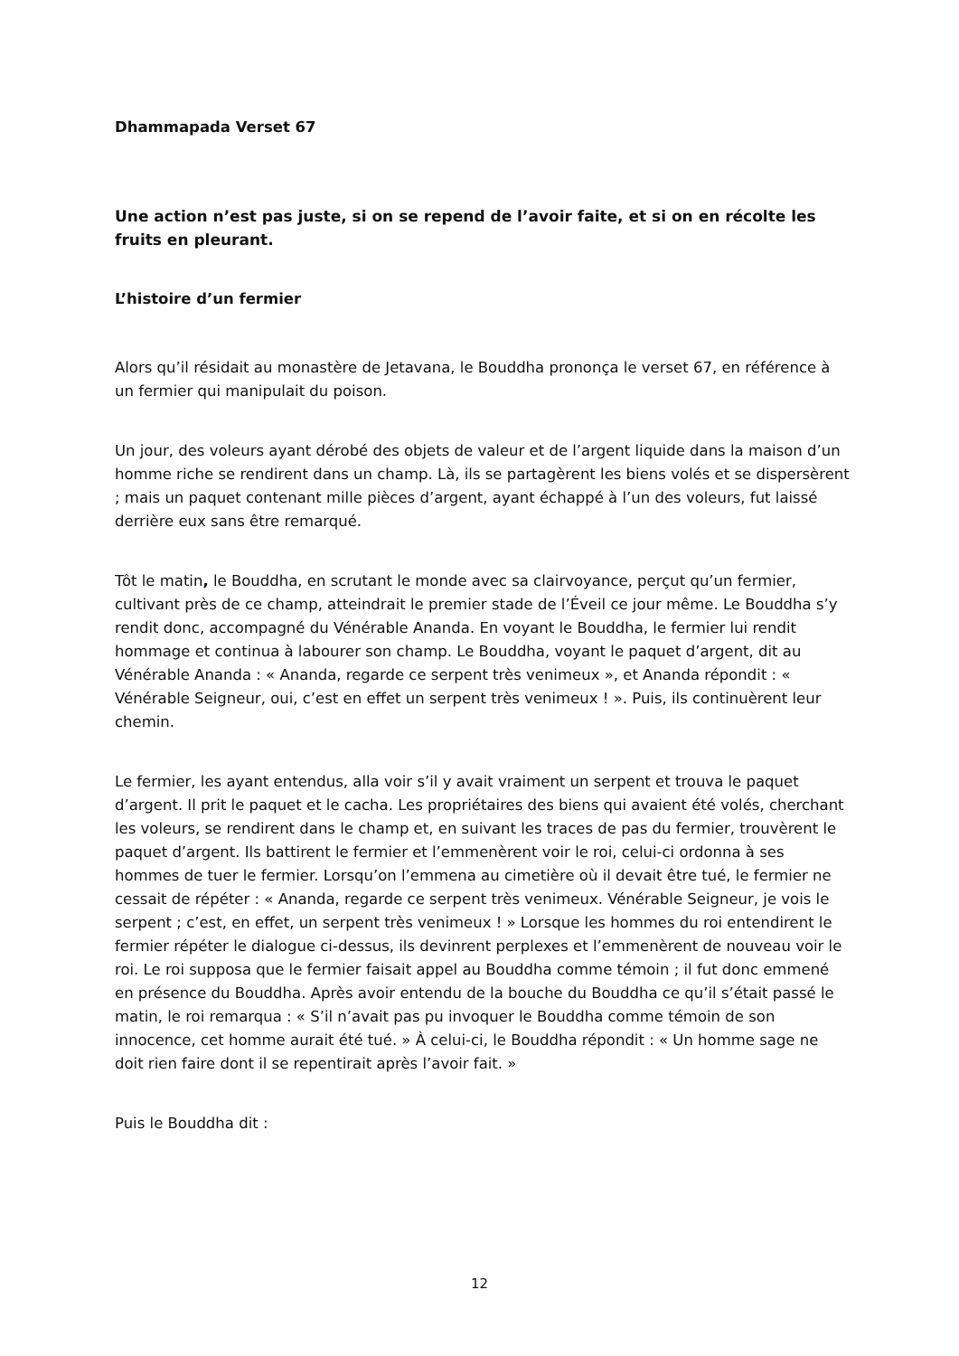Dhammapada Verset 67
Une action n’est pas juste, si on se repend de l’avoir faite, et si on en récolte les fruits en pleurant.
L’histoire d’un fermier
Alors qu’il résidait au monastère de Jetavana, le Bouddha prononça le verset 67, en référence à un fermier qui manipulait du poison.
Un jour, des voleurs ayant dérobé des objets de valeur et de l’argent liquide dans la maison d’un homme riche se rendirent dans un champ. Là, ils se partagèrent les biens volés et se dispersèrent ; mais un paquet contenant mille pièces d’argent, ayant échappé à l’un des voleurs, fut laissé derrière eux sans être remarqué.
Tôt le matin, le Bouddha, en scrutant le monde avec sa clairvoyance, perçut qu’un fermier, cultivant près de ce champ, atteindrait le premier stade de l’Éveil ce jour même. Le Bouddha s’y rendit donc, accompagné du Vénérable Ananda. En voyant le Bouddha, le fermier lui rendit hommage et continua à labourer son champ. Le Bouddha, voyant le paquet d’argent, dit au Vénérable Ananda : « Ananda, regarde ce serpent très venimeux », et Ananda répondit : « Vénérable Seigneur, oui, c’est en effet un serpent très venimeux ! ». Puis, ils continuèrent leur chemin.
Le fermier, les ayant entendus, alla voir s’il y avait vraiment un serpent et trouva le paquet d’argent. Il prit le paquet et le cacha. Les propriétaires des biens qui avaient été volés, cherchant les voleurs, se rendirent dans le champ et, en suivant les traces de pas du fermier, trouvèrent le paquet d’argent. Ils battirent le fermier et l’emmenèrent voir le roi, celui-ci ordonna à ses hommes de tuer le fermier. Lorsqu’on l’emmena au cimetière où il devait être tué, le fermier ne cessait de répéter : « Ananda, regarde ce serpent très venimeux. Vénérable Seigneur, je vois le serpent ; c’est, en effet, un serpent très venimeux ! » Lorsque les hommes du roi entendirent le fermier répéter le dialogue ci-dessus, ils devinrent perplexes et l’emmenèrent de nouveau voir le roi. Le roi supposa que le fermier faisait appel au Bouddha comme témoin ; il fut donc emmené en présence du Bouddha. Après avoir entendu de la bouche du Bouddha ce qu’il s’était passé le matin, le roi remarqua : « S’il n’avait pas pu invoquer le Bouddha comme témoin de son innocence, cet homme aurait été tué. » À celui-ci, le Bouddha répondit : « Un homme sage ne doit rien faire dont il se repentirait après l’avoir fait. »
Puis le Bouddha dit :
12